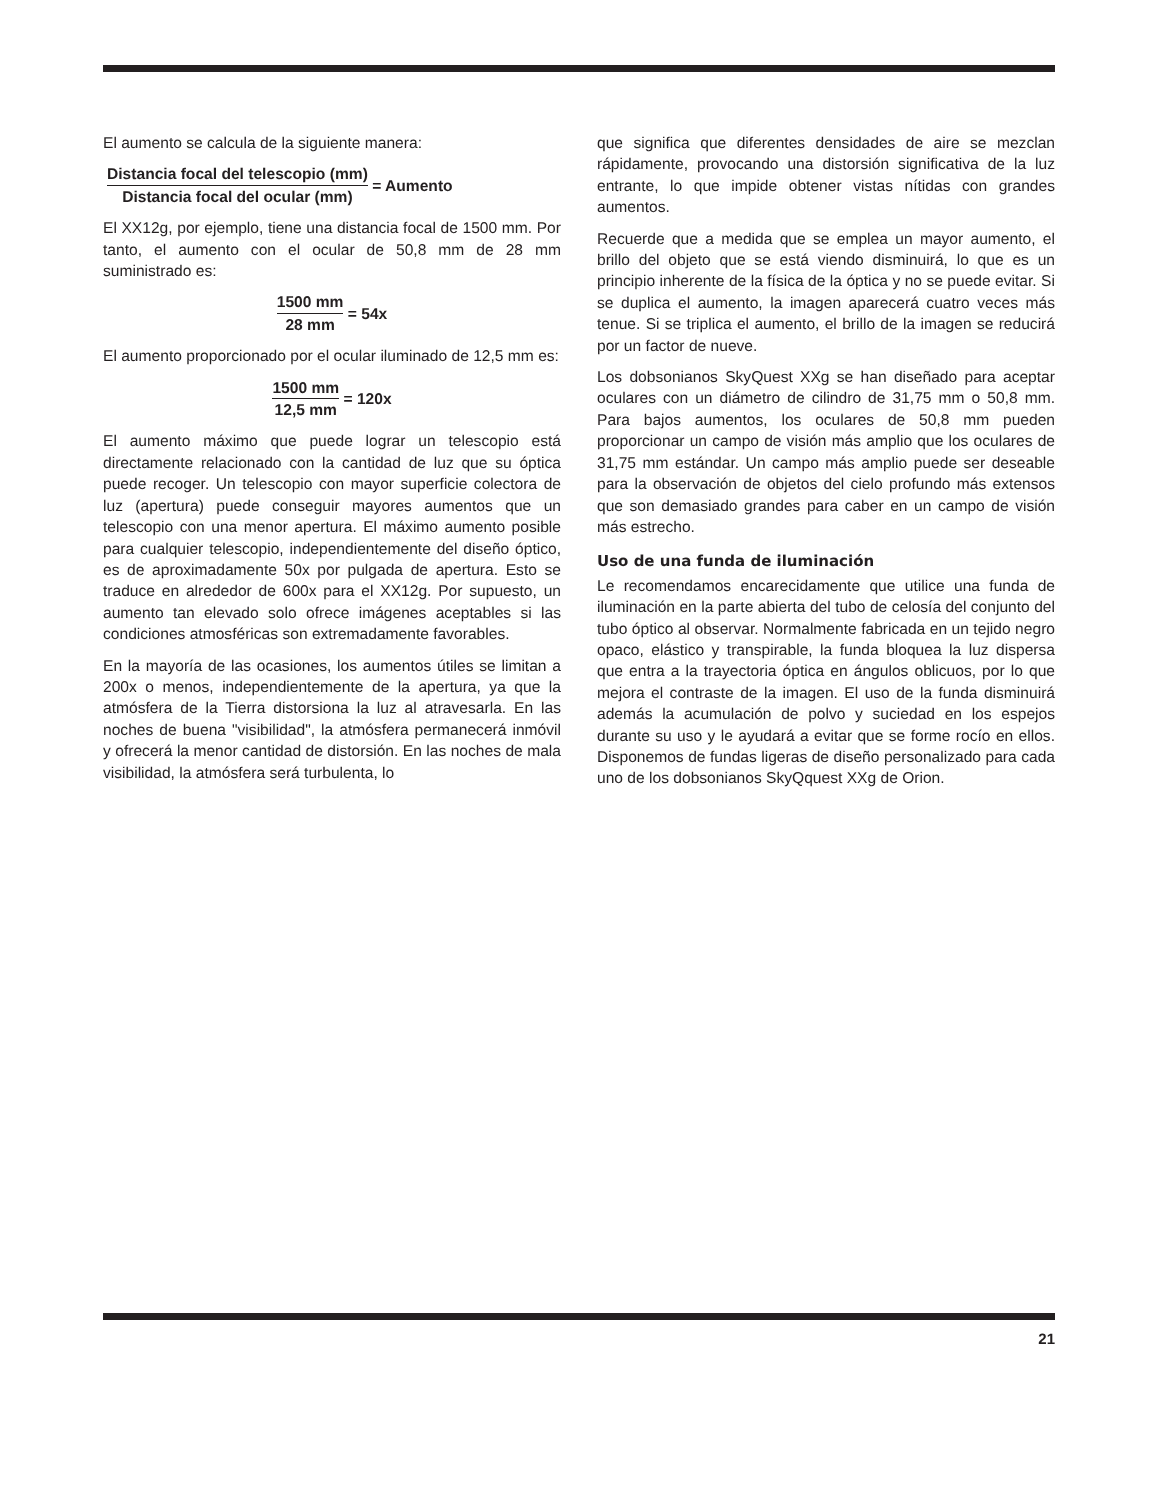El aumento se calcula de la siguiente manera:
Distancia focal del telescopio (mm) Distancia focal del ocular (mm) = Aumento
El XX12g, por ejemplo, tiene una distancia focal de 1500 mm. Por tanto, el aumento con el ocular de 50,8 mm de 28 mm suministrado es:
1500 mm 28 mm = 54x
El aumento proporcionado por el ocular iluminado de 12,5 mm es:
1500 mm 12,5 mm = 120x
El aumento máximo que puede lograr un telescopio está directamente relacionado con la cantidad de luz que su óptica puede recoger. Un telescopio con mayor superficie colectora de luz (apertura) puede conseguir mayores aumentos que un telescopio con una menor apertura. El máximo aumento posible para cualquier telescopio, independientemente del diseño óptico, es de aproximadamente 50x por pulgada de apertura. Esto se traduce en alrededor de 600x para el XX12g. Por supuesto, un aumento tan elevado solo ofrece imágenes aceptables si las condiciones atmosféricas son extremadamente favorables.
En la mayoría de las ocasiones, los aumentos útiles se limitan a 200x o menos, independientemente de la apertura, ya que la atmósfera de la Tierra distorsiona la luz al atravesarla. En las noches de buena "visibilidad", la atmósfera permanecerá inmóvil y ofrecerá la menor cantidad de distorsión. En las noches de mala visibilidad, la atmósfera será turbulenta, lo
que significa que diferentes densidades de aire se mezclan rápidamente, provocando una distorsión significativa de la luz entrante, lo que impide obtener vistas nítidas con grandes aumentos.
Recuerde que a medida que se emplea un mayor aumento, el brillo del objeto que se está viendo disminuirá, lo que es un principio inherente de la física de la óptica y no se puede evitar. Si se duplica el aumento, la imagen aparecerá cuatro veces más tenue. Si se triplica el aumento, el brillo de la imagen se reducirá por un factor de nueve.
Los dobsonianos SkyQuest XXg se han diseñado para aceptar oculares con un diámetro de cilindro de 31,75 mm o 50,8 mm. Para bajos aumentos, los oculares de 50,8 mm pueden proporcionar un campo de visión más amplio que los oculares de 31,75 mm estándar. Un campo más amplio puede ser deseable para la observación de objetos del cielo profundo más extensos que son demasiado grandes para caber en un campo de visión más estrecho.
Uso de una funda de iluminación
Le recomendamos encarecidamente que utilice una funda de iluminación en la parte abierta del tubo de celosía del conjunto del tubo óptico al observar. Normalmente fabricada en un tejido negro opaco, elástico y transpirable, la funda bloquea la luz dispersa que entra a la trayectoria óptica en ángulos oblicuos, por lo que mejora el contraste de la imagen. El uso de la funda disminuirá además la acumulación de polvo y suciedad en los espejos durante su uso y le ayudará a evitar que se forme rocío en ellos. Disponemos de fundas ligeras de diseño personalizado para cada uno de los dobsonianos SkyQquest XXg de Orion.
21